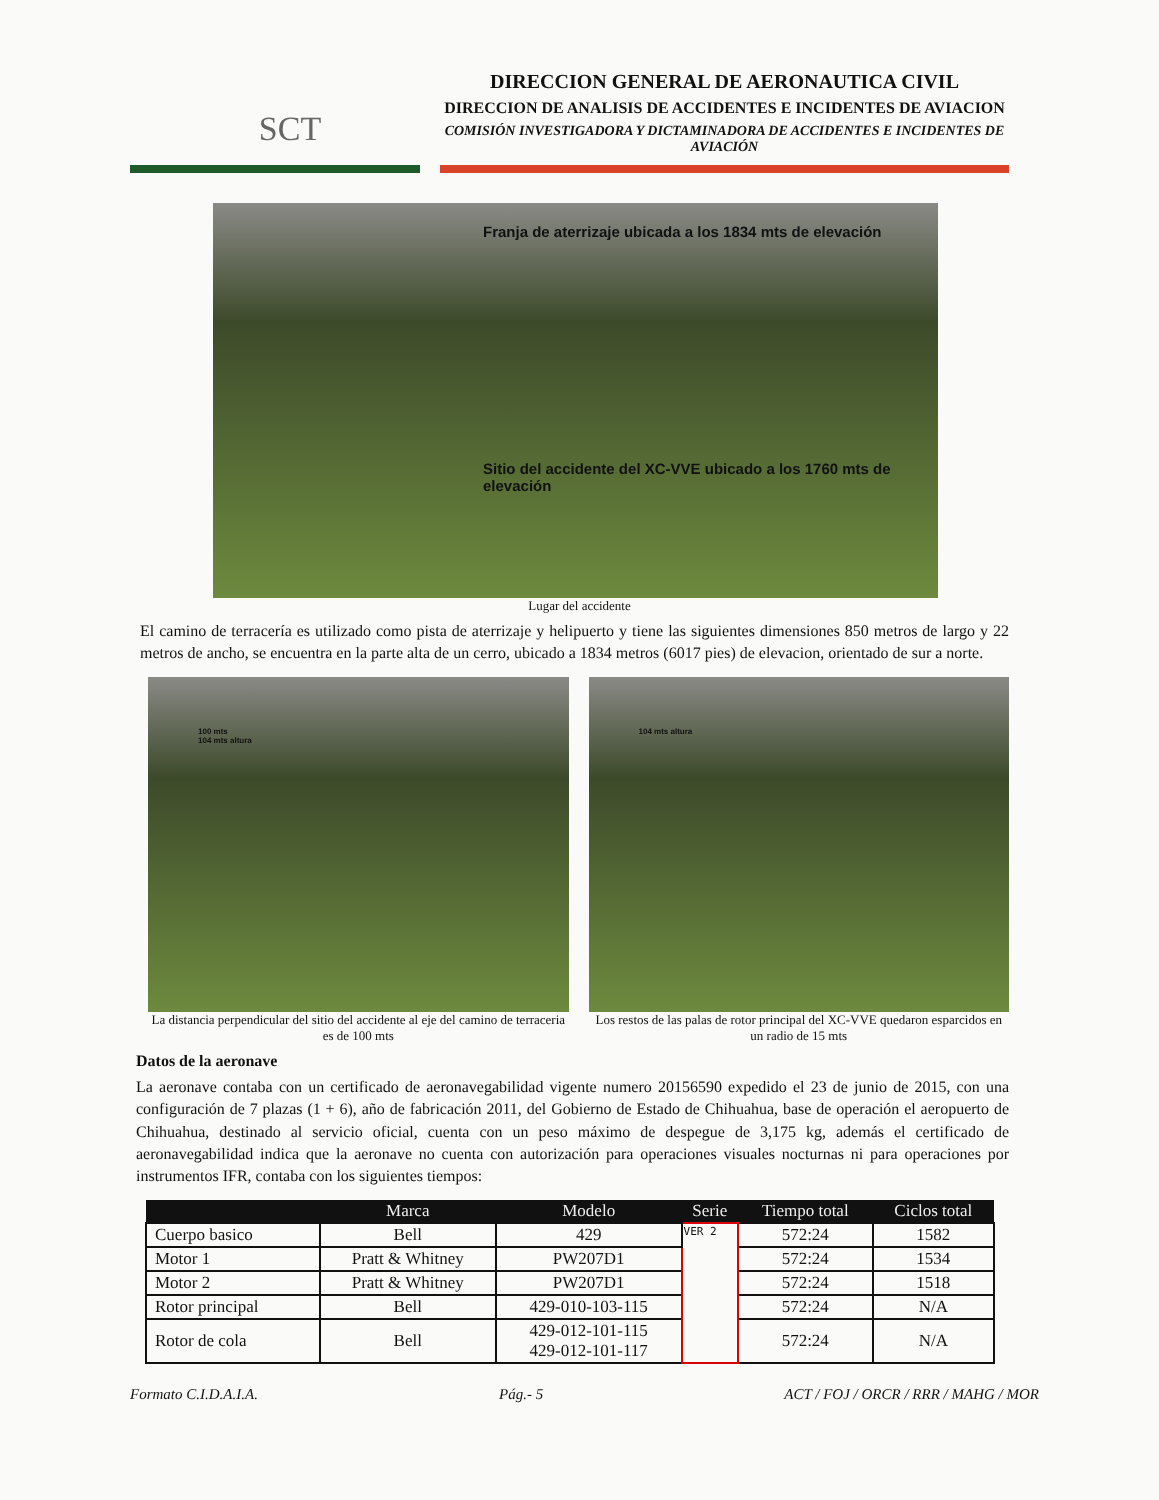SCT
DIRECCION GENERAL DE AERONAUTICA CIVIL
DIRECCION DE ANALISIS DE ACCIDENTES E INCIDENTES DE AVIACION
COMISIÓN INVESTIGADORA Y DICTAMINADORA DE ACCIDENTES E INCIDENTES DE AVIACIÓN
Franja de aterrizaje ubicada a los 1834 mts de elevación
Sitio del accidente del XC-VVE ubicado a los 1760 mts de elevación
Lugar del accidente
El camino de terracería es utilizado como pista de aterrizaje y helipuerto y tiene las siguientes dimensiones 850 metros de largo y 22 metros de ancho, se encuentra en la parte alta de un cerro, ubicado a 1834 metros (6017 pies) de elevacion, orientado de sur a norte.
100 mts
104 mts altura
La distancia perpendicular del sitio del accidente al eje del camino de terraceria es de 100 mts
104 mts altura
Los restos de las palas de rotor principal del XC-VVE quedaron esparcidos en un radio de 15 mts
Datos de la aeronave
La aeronave contaba con un certificado de aeronavegabilidad vigente numero 20156590 expedido el 23 de junio de 2015, con una configuración de 7 plazas (1 + 6), año de fabricación 2011, del Gobierno de Estado de Chihuahua, base de operación el aeropuerto de Chihuahua, destinado al servicio oficial, cuenta con un peso máximo de despegue de 3,175 kg, además el certificado de aeronavegabilidad indica que la aeronave no cuenta con autorización para operaciones visuales nocturnas ni para operaciones por instrumentos IFR, contaba con los siguientes tiempos:
| | Marca | Modelo | Serie | Tiempo total | Ciclos total |
| --- | --- | --- | --- | --- | --- |
| Cuerpo basico | Bell | 429 | VER 2 | 572:24 | 1582 |
| Motor 1 | Pratt & Whitney | PW207D1 | | 572:24 | 1534 |
| Motor 2 | Pratt & Whitney | PW207D1 | | 572:24 | 1518 |
| Rotor principal | Bell | 429-010-103-115 | | 572:24 | N/A |
| Rotor de cola | Bell | 429-012-101-115 429-012-101-117 | | 572:24 | N/A |
Formato C.I.D.A.I.A. Pág.- 5 ACT / FOJ / ORCR / RRR / MAHG / MOR